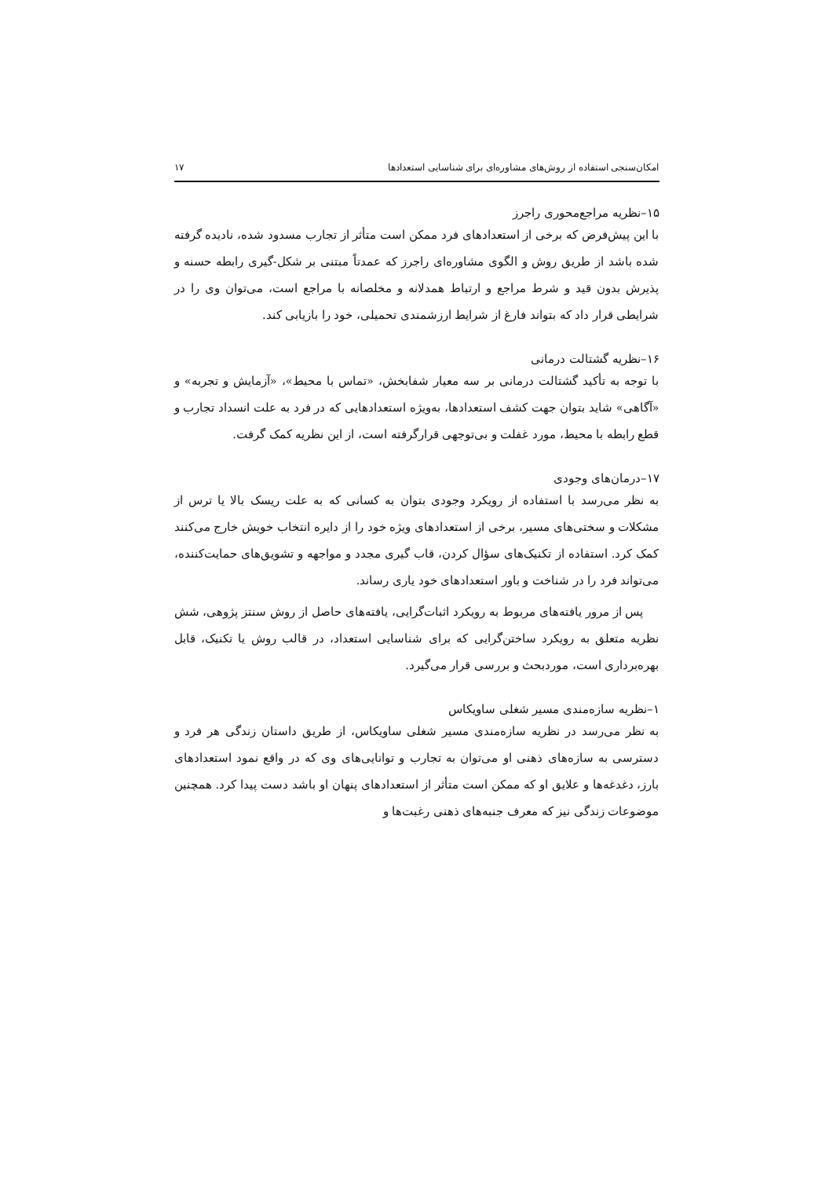امکان‌سنجی استفاده از روش‌های مشاوره‌ای برای شناسایی استعدادها ۱۷
۱۵–نظریه مراجع‌محوری راجرز
با این پیش‌فرض که برخی از استعدادهای فرد ممکن است متأثر از تجارب مسدود شده، نادیده گرفته شده باشد از طریق روش و الگوی مشاوره‌ای راجرز که عمدتاً مبتنی بر شکل-گیری رابطه حسنه و پذیرش بدون قید و شرط مراجع و ارتباط همدلانه و مخلصانه با مراجع است، می‌توان وی را در شرایطی قرار داد که بتواند فارغ از شرایط ارزشمندی تحمیلی، خود را بازیابی کند.
۱۶–نظریه گشتالت درمانی
با توجه به تأکید گشتالت درمانی بر سه معیار شفابخش، «تماس با محیط»، «آزمایش و تجربه» و «آگاهی» شاید بتوان جهت کشف استعدادها، به‌ویژه استعدادهایی که در فرد به علت انسداد تجارب و قطع رابطه با محیط، مورد غفلت و بی‌توجهی قرارگرفته است، از این نظریه کمک گرفت.
۱۷–درمان‌های وجودی
به نظر می‌رسد با استفاده از رویکرد وجودی بتوان به کسانی که به علت ریسک بالا یا ترس از مشکلات و سختی‌های مسیر، برخی از استعدادهای ویژه خود را از دایره انتخاب خویش خارج می‌کنند کمک کرد. استفاده از تکنیک‌های سؤال کردن، قاب گیری مجدد و مواجهه و تشویق‌های حمایت‌کننده، می‌تواند فرد را در شناخت و باور استعدادهای خود یاری رساند.
پس از مرور یافته‌های مربوط به رویکرد اثبات‌گرایی، یافته‌های حاصل از روش سنتز پژوهی، شش نظریه متعلق به رویکرد ساختن‌گرایی که برای شناسایی استعداد، در قالب روش یا تکنیک، قابل بهره‌برداری است، موردبحث و بررسی قرار می‌گیرد.
۱–نظریه سازه‌مندی مسیر شغلی ساویکاس
به نظر می‌رسد در نظریه سازه‌مندی مسیر شغلی ساویکاس، از طریق داستان زندگی هر فرد و دسترسی به سازه‌های ذهنی او می‌توان به تجارب و توانایی‌های وی که در واقع نمود استعدادهای بارز، دغدغه‌ها و علایق او که ممکن است متأثر از استعدادهای پنهان او باشد دست پیدا کرد. همچنین موضوعات زندگی نیز که معرف جنبه‌های ذهنی رغبت‌ها و